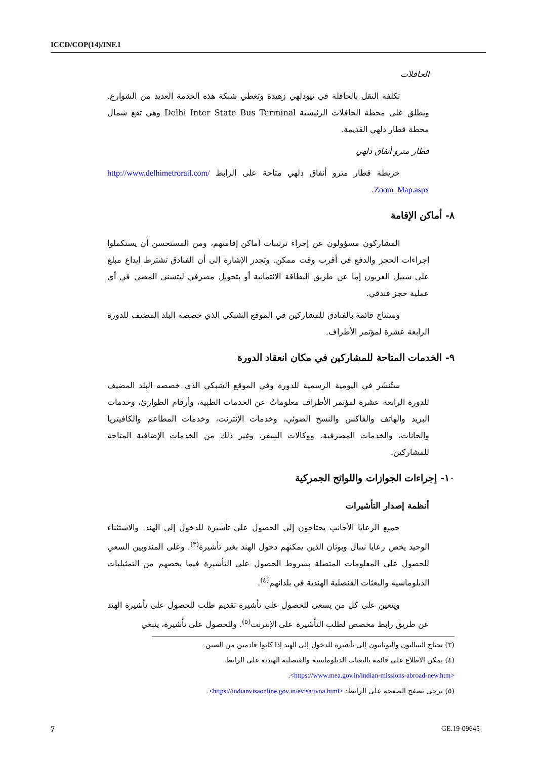ICCD/COP(14)/INF.1
الحافلات
تكلفة النقل بالحافلة في نيودلهي زهيدة وتغطي شبكة هذه الخدمة العديد من الشوارع. ويطلق على محطة الحافلات الرئيسية Delhi Inter State Bus Terminal وهي تقع شمال محطة قطار دلهي القديمة.
قطار مترو أنفاق دلهي
خريطة قطار مترو أنفاق دلهي متاحة على الرابط http://www.delhimetrorail.com/ Zoom_Map.aspx.
٨- أماكن الإقامة
المشاركون مسؤولون عن إجراء ترتيبات أماكن إقامتهم، ومن المستحسن أن يستكملوا إجراءات الحجز والدفع في أقرب وقت ممكن. وتجدر الإشارة إلى أن الفنادق تشترط إيداع مبلغ على سبيل العربون إما عن طريق البطاقة الائتمانية أو بتحويل مصرفي ليتسنى المضي في أي عملية حجز فندقي.
وستتاح قائمة بالفنادق للمشاركين في الموقع الشبكي الذي خصصه البلد المضيف للدورة الرابعة عشرة لمؤتمر الأطراف.
٩- الخدمات المتاحة للمشاركين في مكان انعقاد الدورة
ستُنشَر في اليومية الرسمية للدورة وفي الموقع الشبكي الذي خصصه البلد المضيف للدورة الرابعة عشرة لمؤتمر الأطراف معلوماتٌ عن الخدمات الطبية، وأرقام الطوارئ، وخدمات البريد والهاتف والفاكس والنسخ الضوئي، وخدمات الإنترنت، وخدمات المطاعم والكافيتريا والحانات، والخدمات المصرفية، ووكالات السفر، وغير ذلك من الخدمات الإضافية المتاحة للمشاركين.
١٠- إجراءات الجوازات واللوائح الجمركية
أنظمة إصدار التأشيرات
جميع الرعايا الأجانب يحتاجون إلى الحصول على تأشيرة للدخول إلى الهند. والاستثناء الوحيد يخص رعايا نيبال وبوتان الذين يمكنهم دخول الهند بغير تأشيرة<sup>(٣)</sup>. وعلى المندوبين السعي للحصول على المعلومات المتصلة بشروط الحصول على التأشيرة فيما يخصهم من التمثيليات الدبلوماسية والبعثات القنصلية الهندية في بلدانهم<sup>(٤)</sup>.
ويتعين على كل من يسعى للحصول على تأشيرة تقديم طلب للحصول على تأشيرة الهند عن طريق رابط مخصص لطلب التأشيرة على الإنترنت<sup>(٥)</sup>. وللحصول على تأشيرة، ينبغي
(٣) يحتاج النيباليون والبوتانيون إلى تأشيرة للدخول إلى الهند إذا كانوا قادمين من الصين.
(٤) يمكن الاطلاع على قائمة بالبعثات الدبلوماسية والقنصلية الهندية على الرابط <https://www.mea.gov.in/indian-missions-abroad-new.htm>.
(٥) يرجى تصفح الصفحة على الرابط: <https://indianvisaonline.gov.in/evisa/tvoa.html>.
7 GE.19-09645